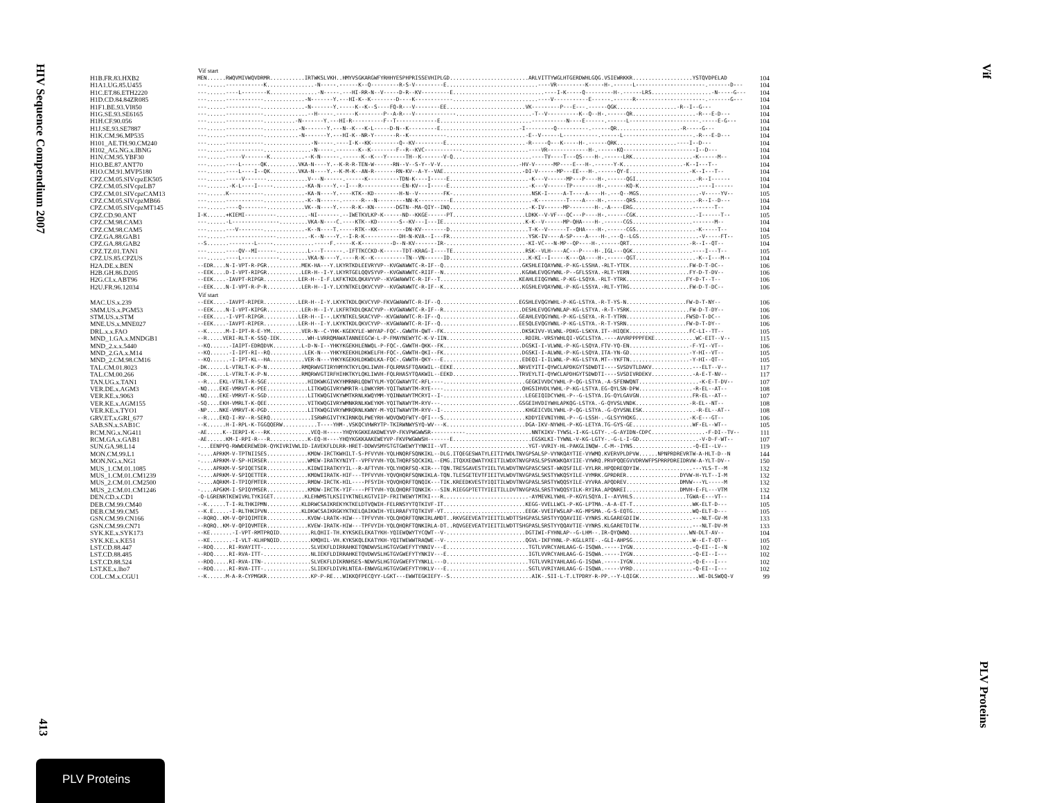HIV Sequence Compendium 2007
413
Vif
PLV Proteins
Vif start
| H1B.FR.83.HXB2 | MEN......RWQVMIVWQVDRMR...........IRTWKSLVKH..HMYVSGKARGWFYRHHYESPHPRISSEVHIPLGD.........................ARLVITTYWGLHTGERDWHLGQG.VSIEWRKKR...................YSTQVDPELAD | 104 |
| H1A1.UG.85.U455 | ---......------------K...............-N-----.------K--Q---------R-S-V---------E.............................----VR---------K-----H-.------L----------------------.-------D--- | 104 |
| H1C.ET.86.ETH2220 | ---......----L--------K...............-N-----.---HI-RR-N--V-----D-R--KV---------E.............................----I-K-----Q---------H-.------LRS...................-N-----G--- | 104 |
| H1D.CD.84.84ZR085 | ---......------------.............-N-------Y.---HI-K--K--------D----K------------...........................----V-----------E------.------R----------------------.-------G--- | 104 |
| H1F1.BE.93.VI850 | ---......-----------..............-N-------Y.-----K--K--S----FQ-R---V--------EE.........................VK---------P---E---.------QGK...................-R--I--G--- | 104 |
| H1G.SE.93.SE6165 | ---......------------..............--H-----.------K--------P--A-R---V-------------........................-T--V----------K--Q--H-.------QR....................-R---E-D--- | 104 |
| H1H.CF.90.056 | ---......------------..........-N-------Y.---HI-R----------F--T-------------E.............................-----------N----E------.------L----------------------.-----E-G--- | 104 |
| H1J.SE.93.SE7887 | ---......------------...........-N-------Y.---N--K---K-L-----D-N--K---------E.........................-I---------Q----------.------QR....................-R-----G--- | 104 |
| H1K.CM.96.MP535 | ---......------------...........-N-------Y.---HI-K--NR-Y-------R--K------------.........................-E--V------L-----------.------L----------------------.-R---E-D--- | 104 |
| H101_AE.TH.90.CM240 | ---......------------...............-N-----.----I-K--KK---------Q--KV---------E.........................-R-----Q---K-----H-.------QRK...................----I--D--- | 104 |
| H102_AG.NG.x.IBNG | ---......------------...............-N-----.-------K--K--------F--R--KVC------------.....................----VR-------------H-.------KQ-----------------------I--D--- | 104 |
| H1N.CM.95.YBF30 | ---......-----V-------K...........--K-N------.------K--K---Y------TH--K-------V-Q.........................----TV----T---QS----H-.------LRK...................-K------M-- | 104 |
| H1O.BE.87.ANT70 | ---......----L------QK..........VKA-N----Y.--K-R-R-TEN-W------RN--V--S-Y--V-V.........................-HV-V------MP----E---H-.------Y-K...................-K--I---T-- | 104 |
| H1O.CM.91.MVP5180 | ---......----L----I--QK.........VKA-N----Y.--K-M-K--AN-R-------RN-KV--A-Y--VAE.........................-DI-V------MP---EE---H-.------QY-E...................-K--I---T-- | 104 |
| CPZ.CM.05.SIVcpzEK505 | ---......-----V-------.............V---N------.------K----------TDN-K----I-----E.........................-K---V------MP---P----H-.------QGI...................-R--I------ | 104 |
| CPZ.CM.05.SIVcpzLB7 | ---.......-K-L----I-----..........-KA-N----Y.--I---R-------------EN-KV---I-----E.........................-K---V------TP--------H-.------KQ-K...................----I------ | 104 |
| CPZ.CM.01.SIVcpzCAM13 | ---......K-----------.............-KA-N----Y.----KTK--KD--------H-N--V--------FK-.........................NSK-I-----A-T----A----H-.---Q--MGS...................-V-----YV-- | 105 |
| CPZ.CM.05.SIVcpzMB66 | ---......------------.............-K--N------.------R---N---------NN-K----------E.........................-K---------T----A----H-.------QRS...................-R--I--D--- | 104 |
| CPZ.CM.05.SIVcpzMT145 | ---......----Q--------............VK--N----Y.----R-K--KN-------DGTN--MA-QIY--INQ.........................-K-IV------MP--------H-.-A----ERG...................-------T-- | 104 |
| CPZ.CD.90.ANT | I-K......+KIEMI----------..........-NI-------.--IWETKVLKP-K------ND--KKGE------PT.......................LDKK--V-VF---QC---P----H-.------CGK...................-I------T-- | 105 |
| CPZ.CM.98.CAM3 | ---......-L---------------.........VKA-N----C.----KTK--KD-------S--KV---I---IE..........................K-K--V------MP-QHA----H-.------CGS...................-------M-- | 104 |
| CPZ.CM.98.CAM5 | ---......---V--------.............-K--N----T.-----RTK--KK---------DN-KV--------D.........................T-K--V------T--QHA----H-.------CGS...................-K-----T-- | 104 |
| CPZ.GA.88.GAB1 | ---......----------------..........-K--N----Y.--I-R-K-----------DH-N-KVA--I---FR.........................YSK-IV----A-SP----A----H-.---Q--LGS...................-V-----FT-- | 105 |
| CPZ.GA.88.GAB2 | --S.......--------L-----.............-----F.-----K-K----------D--N-KV-------IR-.........................-KI-VC---N-MP--QP----H-.------QRT...................-R--I--QT-- | 104 |
| CPZ.TZ.01.TAN1 | ---......----QV--MI------..........L---T------.-IFTTKCCKD-K------TDT-KRAG-I----TE.......................RSK--VLH----AC---P----H-.IGL---QGK...................----I---T-- | 105 |
| CPZ.US.85.CPZUS | ---......----L------------.........VKA-N----Y.----R-K--K----------TN--VN------ID.........................K-KI--I-----K---QA----H-.------QGT...................-K--I---M-- | 104 |
| H2A.DE.x.BEN | --EDR....N-I-VPT-R-PGR...........MEK-HA---Y.LKYRTKDLEEVRYVP--KVGWAWWTC-R-IF--Q.........................GKSHLEIQAYWNL-P-KG-LSSHA.-RLT-YTEK...................FW-D-T-DC-- | 106 |
| H2B.GH.86.D205 | --EEK....D-I-VPT-RIPGR...........LER-H--I-Y.LKYRTGELQQVSYVP--KVGWAWWTC-RIIF--N.........................KGAWLEVQGYWNL-P--GFLSSYA.-RLT-YERN...................FY-D-T-DV-- | 106 |
| H2G.CI.x.ABT96 | --EEK....-IAVPT-RIPGR...........LER-H--I-F.LKFKTKDLQKAVYVP--KVGWAWWTC-R-IF--T.........................KEAHLEIQGYWNL-P-KG-LSQYA.-RLT-YTRK...................FY-D-T--T-- | 106 |
| H2U.FR.96.12034 | --EEK....N-I-VPT-R-P-R...........LER-H--I-Y.LXYNTKELQKVCYVP--KVGWAWWTC-R-IF--K.........................KGSHLEVQAYWNL-P-KG-LSSYA.-RLT-YTRG...................FW-D-T-DC-- | 106 |
| Vif start | | |
| MAC.US.x.239 | --EEK....-IAVPT-RIPER...........LER-H--I-Y.LKYKTKDLQKVCYVP-FKVGWAWWTC-R-IF--Q.........................EGSHLEVQGYWHL-P-KG-LSTYA.-R-T-YS-N...................FW-D-T-NY-- | 106 |
| SMM.US.x.PGM53 | --EEK....N-I-VPT-KIPGR...........LER-H--I-Y.LKFRTKDLQKACYVP--KVGWAWWTC-R-IF--R.........................DESHLEVQGYWNLAP-KG-LSTYA.-R-T-YSRK...................FW-D-T-DY-- | 106 |
| STM.US.x.STM | --EEK....-I-VPT-RIPGR...........LER-H--I--.LKYNTKELSKACYVP--KVGWAWWTC-R-IF--Q.........................GEAHLEVQGYWNL-P-KG-LSEYA.-R-T-YTRN...................FWSD-T-DC-- | 106 |
| MNE.US.x.MNE027 | --EEK....-IAVPT-RIPER...........LER-H--I-Y.LKYKTKDLQKVCYVP--KVGWAWWTC-R-IF--Q.........................EESQLEVQGYWNL-P-KG-LSTYA.-R-T-YSRN...................FW-D-T-DY-- | 106 |
| DRL.x.x.FAO | --K......M-I-IPT-R-E-YM..........VER-N--C-YHK-KGEKYLE-WHYAP-FQC-.GWWTH-QWT--FK.........................DKSKIVV-VLWNL-PDKG-LSKYA.IT--HIQEK...................FC-LI--TT-- | 105 |
| MND_1.GA.x.MNDGB1 | --R.....VERI-RLT-K-SSQ-IEK.........WH-LVRRQMAWATANNEEGCW-L-P-FMAYNEWYTC-K-V-IIN.........................RDIRL-VRSYWHLQI-VGCLSTYA.----AVVRPPPPFEKE.............WC-EIT--V-- | 115 |
| MND_2.x.x.5440 | --KQ......-IAIPT-EDRQDVK.........L-D-N-I--YHKYKGEKHLENWQL-P-FQC-.GWWTH-QKK--FK.........................DGSKI-I-VLWNL-P-KG-LSQYA.FTV-YQ-EN...................-F-YI--VT-- | 106 |
| MND_2.GA.x.M14 | --KQ......-I-IPT-RI--RQ...........LEK-N---YHKYKEEKHLDKWELFH-FQC-.GWWTH-QKI--FK.........................DGSKI-I-ALWNL-P-KG-LSQYA.ITA-YN-GD...................-Y-HI--VT-- | 105 |
| MND_2.CM.98.CM16 | --KQ......-I-IPT-KL--HA...........VER-N---YHKYKGEKHLDKWDLKA-FQC-.GWWTH-QKY---E.........................EDEQI-I-ILWNL-P-KG-LSTYA.MT--YKFTN...................-Y-HI--QT-- | 105 |
| TAL.CM.01.8023 | -DK......L-VTRLT-K-P-N...........RMQRWVGTIRYHMYKTKYLQKLIWVH-FQLRMASFTQAKWIL--EEKE.....................NRVEYITI-QYWCLAPDKGYTSDWDTI----SVSDVTLDAKV.............---ELT--V-- | 117 |
| TAL.CM.00.266 | -DK......L-VTRLT-K-P-N...........RMQRWVGTIRFHIHKTKYLQKLIWVH-FQLRHASYTQAKWIL--EEKD.....................TRVEYLTI-QYWCLAPDHGYTSDWDTI----SVSDIVRDEKV.............-A-E-T-NV-- | 117 |
| TAN.UG.x.TAN1 | --R....EKL-VTRLT-R-SGE.............HIDKWKGIVKYHMRNRLQDWTYLM-YQCGWAWYTC-RFL----..........................GEGKIVVDCYWHL-P-QG-LSTYA.-A-SFENWQNT...................-K-E-T-DV-- | 107 |
| VER.DE.x.AGM3 | -NQ....EKE-VMRVT-K-PEE.............LITKWQGIVRYWMRTR-LDWKYRM-YQITWAWYTM-RYE----.........................QHGSIHVDLYWHL-P-KG-LSTYA.EG-QYLSN-DPW.................-R-EL--AT-- | 108 |
| VER.KE.x.9063 | -NQ....EKE-VMRVT-K-SGD.............LITKWQGIVKYWMTKRNLKWQYMM-YQINWAWYTMCRYI--I-..........................LEGEIQIDCYWHL-P--G-LSTYA.IG-QYLGAVGN.................FR-EL--AT-- | 107 |
| VER.KE.x.AGM155 | -SQ....EKH-VMRLT-K-QEE.............VITKWQGIVRYWMNKRNLKWEYKM-YQITWAWYTM-RYV---.........................GSGEIHVDIYWHLAPKQG-LSTYA.-G-QYVSLVNDK.................-R-EL--NT-- | 108 |
| VER.KE.x.TYO1 | -NP....NKE-VMRVT-K-PGD.............LITKWQGIVRYWMRQRNLKWNY-M-YQITWAWYTM-RYV--I-..........................KHGEICVDLYWHL-P-QG-LSTYA.-G-QYVSNLESK.................-R-EL--AT-- | 108 |
| GRV.ET.x.GRI_677 | --R....EKQ-I-RV--R-SERQ.............ISRWRGIVTYKIRNKQLPWEYRH-WQVQWQFWTY-QFI---S..........................KDDYIEVNIYHNL-P--G-LSSH-.-GLSYYHQKG.................-K-E---GT-- | 106 |
| SAB.SN.x.SAB1C | --K......H-I-RPL-K-TGGQQERW...........T----YHM-.VSKQCVHWRYTP-TKIRWNWYSYQ-WV---K.........................DGA-IKV-NYWHL-P-KG-LETYA.TG-GYS-GE...................WF-EL--WT-- | 105 |
| RCM.NG.x.NG411 | -AE.....K--IERPI-K---RK.............VEQ-H-----YHQYKGKKEAKDWEYVP-FKVPWGWWSR-----------.....................NNTKIKV-TYWSL-I-KG-LGTY-.-G-AYIDN-CDPC.................-F-DI--TV-- | 111 |
| RCM.GA.x.GAB1 | -AE......KM-I-RPI-R---R............K-EQ-H----YHQYKGKKAAKEWEYVP-FKVPWGWWSH-------E.........................EGSKLKI-TYWNL-V-KG-LGTY-.-G-L-I-GD...................-V-D-F-WT-- | 107 |
| SUN.GA.98.L14 | -...EENPPQ-RWWDEREWEDR-QYKIVRIVWLID-IAVEKFLDLRR-HRET-DDWVSMYGTGTGWEWYTYNKII--VT..........................YGT-VVRIY-HL-PAKGLINQW-.C-M--IYNS...................-Q-EI--LV-- | 119 |
| MON.CM.99.L1 | -....APRKM-V-TPTNIISES.............KMDW-IRCTKWHILT-S-PFVYVH-YQLHNQRFSQNKIKL--DLG.ITQEGESWATYLEITIYWDLTNVGPSALSP-VYNKQAYTIE-VYWMQ.KVERVPLDPVW......NPNPRDREVRTW-A-HLT-D--N | 144 |
| MON.NG.x.NG1 | -....APRKM-V-SP-HIRSER.............WMEW-IRATKYNIYT--VPFVYVH-YQLTHQRFSQCKIKL--EMG.ITQXXEQWATYXEITILWDXTNVGPASLSPSVKWKQAYIIE-VYWRQ.PRVPQQEGVVDRVWFPSPRRPDREIDRVW-A-YLT-DV-- | 150 |
| MUS_1.CM.01.1085 | -....APRKM-V-SPIQETSER.............KIDWIIRATKYYIL--R-AFTYVH-YQLYHQRFSQ-KIR---TQN.TRESGAVESTYIELTVLWDVTNVGPASCSKST-WKQSFILE-VYLRR.HPQDREQDYIW.................---YLS-T--M | 132 |
| MUS_1.CM.01.CM1239 | -....APRKM-V-SPIQETTER.............KMDWIIRATK-HIF---TPFVYVH-YQVQHQRFSQNKIKLA-TQN.TLESGETEVTFIEITVLWDVTNVGPASLSKSTYWKQSYILE-VYMRK.GPRDRER.................DYVW-H-YLT--I-M | 132 |
| MUS_2.CM.01.CM2500 | -....AQRKM-I-TPIQFMTER.............RMDW-IRCTK-HIL----PFSYIH-YQVQHQRFTQNQIK---TIK.KREEDKVESTYIQITILWDVTNVGPASLSRSTYWQQSYILE-VYVRA.APQDREV.................DMVW---YL-----M | 132 |
| MUS_2.CM.01.CM1246 | -....APGKM-I-SPIQYMSER.............KMDW-IRCTK-YIF----PFTYVH-YQLQHQRFTQNKIK---SIN.RIEGGPTETTYIEITILLDVTNVGPASLSRSTYWQQSYILK-RYIRA.APQNREI.................DMVH-E-FL---VTM | 132 |
| DEN.CD.x.CD1 | -Q-LGRENRTKEWIVRLTYKIGET..........KLEHWMSTLKSIIYKTNELKGTVIIP-FRITWEWYTMTKI---R...........................-AYMEVKLYWHL-P-KGYLSQYA.I--AYVHLS.................TGWA-E---VT-- | 114 |
| DEB.CM.99.CM40 | --K......T-I-RLTHKIPMN...........KLDRWCSAIKREKYKTKELDTVQWIH-FELRNSYYTQTKIVF-IT..........................KEGG-VVELLWCL-P-KG-LPTMA.-A-A-ET-T...................WK-ELT-D--- | 105 |
| DEB.CM.99.CM5 | --K.E.....-I-RLTHKIPVN...........KLDKWCSAIKRGKYKTKELQAIKWIH-YELRRAFYTQTKIVF-VT..........................EEGK-VVEIFWSLAP-KG-MPSMA.-G-S-EQTG...................WQ-ELT-D--- | 105 |
| GSN.CM.99.CN166 | --RQRQ..KM-V-QPIQIMTER.............KVDW-LRATK-HIW---TPFVYVH-YQLQHQRFTQNKIRLAMDT..RKVGEEVEATYIEITILWDTTSHGPASLSRSTYYQQAVIIE-VYNRS.KLGAREGDIIW.................---NLT-GV-M | 133 |
| GSN.CM.99.CN71 | --RQRQ..KM-V-QPIQVMTER.............KVEW-IRATK-HIW---TPFVYIH-YQLQHQRFTQNKIRLA-DT..RQVGEEVEATYIEITILWDTTSHGPASLSRSTYYQQAVTIE-VYNRS.KLGARETDITW.................---NLT-DV-M | 133 |
| SYK.KE.x.SYK173 | --KE.......-I-VPT-RMTPRQID..........RLQHII-TH.KYKSKELEKATYKH-YQIEWQWYTYCQWT--V-.........................DGTIWI-FYHNLAP--G-LHM--.IR-QYQWNQ...................WN-DLT-AV-- | 104 |
| SYK.KE.x.KE51 | --KE.......-I-VLT-KLHPNQID..........KMQHIL-VH.KYKSKQLEKATYKH-YQITWEWWTRAQWE--V-.........................QGVL-IKFYHNL-P-KGLLRTE-.-GLI-AHPSG...................W--E-T-QT-- | 105 |
| LST.CD.88.447 | --RDQ.....RI-RVAYITT-...............SLVEKFLDIRRAHKETQNDWVSLHGTGVGWEFYTYNNIV---E..........................TGTLVVRCYAHLAAG-G-ISQWA.-----IYGN...................-Q-EI--I--N | 102 |
| LST.CD.88.485 | --RDQ.....RI-RVA-ITT-...............NLIEKFLDIRRAHKETQVDWVSLHGTGVGWEFYTYNKIV---E..........................IGTLVVRCYAHLAAG-G-ISQWA.-----IYGN...................-Q-EI--I--- | 102 |
| LST.CD.88.524 | --RDQ.....RI-RVA-ITN-...............SLVEKFLDIKRNHSES-NDWVSLHGTGVGWEFYTYNKLL---D..........................TGTLVVRIYAHLAAG-G-ISQWA.-----IYGN...................-Q-E---I--- | 102 |
| LST.KE.x.lho7 | --RDQ.....RI-RVA-ITT-...............SLIEKFLDIVRLNTEA-ENWVGLHGTGVGWEFYTYHKLV---E..........................SGTLVVRIYAHLAAG-G-ISQWA.-----VYRD...................-Q-EI--I--- | 102 |
| COL.CM.x.CGU1 | --K......M-A-R-CYPMGKR..............KP-P-RE...WIKKQFPECQYY-LGKT---EWWTEGKIEFY--S..........................AIK-.SII-L-T.LTPDRY-R-PP.--Y-LQIGK...................WE-DLSWQQ-V | 99 |
PLV Proteins